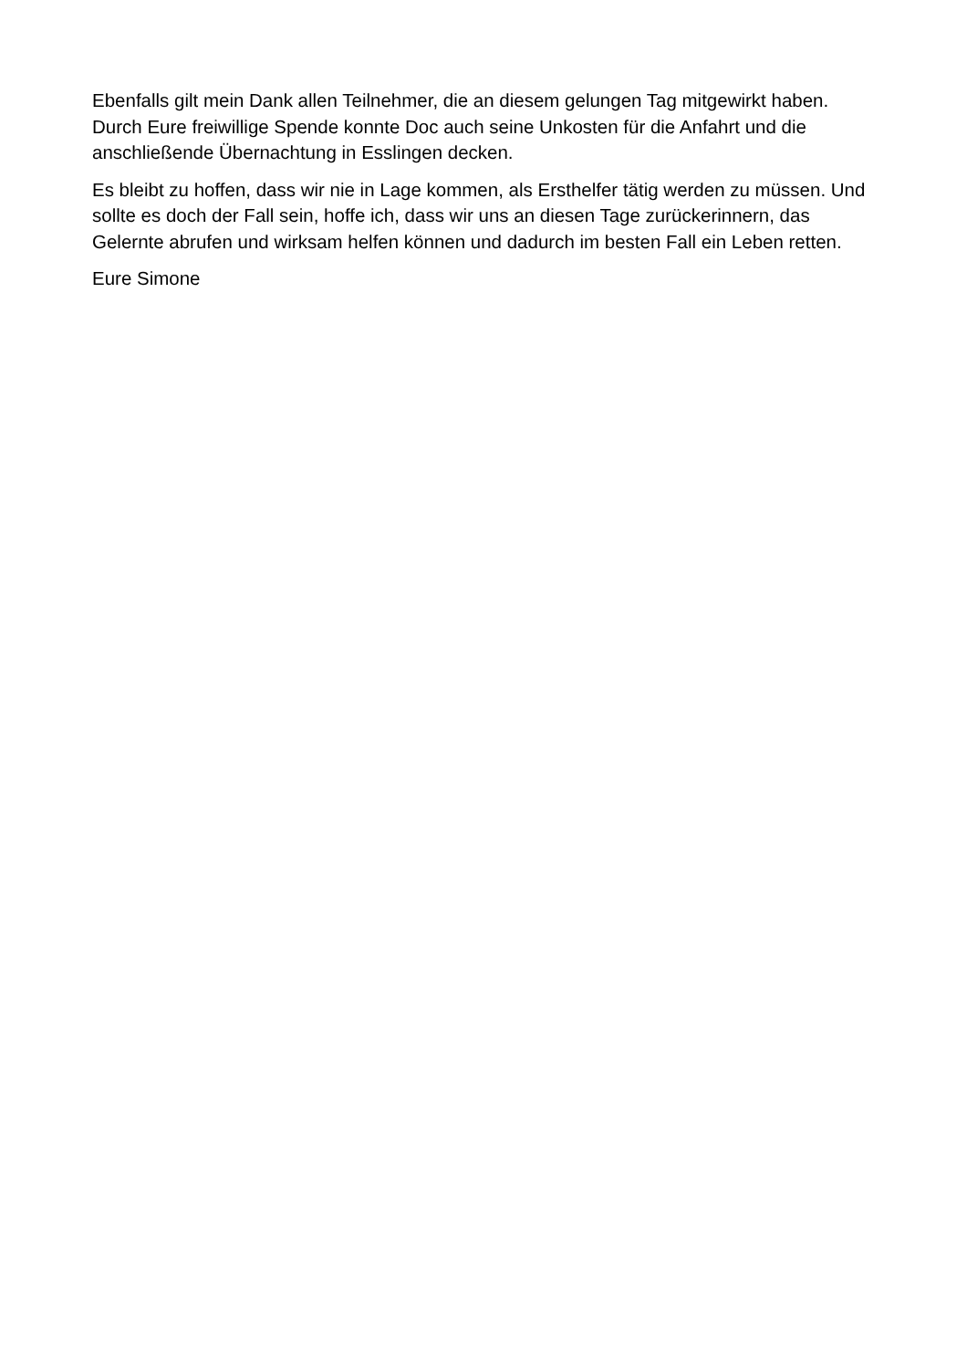Ebenfalls gilt mein Dank allen Teilnehmer, die an diesem gelungen Tag mitgewirkt haben. Durch Eure freiwillige Spende konnte Doc auch seine Unkosten für die Anfahrt und die anschließende Übernachtung in Esslingen decken.
Es bleibt zu hoffen, dass wir nie in Lage kommen, als Ersthelfer tätig werden zu müssen. Und sollte es doch der Fall sein, hoffe ich, dass wir uns an diesen Tage zurückerinnern, das Gelernte abrufen und wirksam helfen können und dadurch im besten Fall ein Leben retten.
Eure Simone